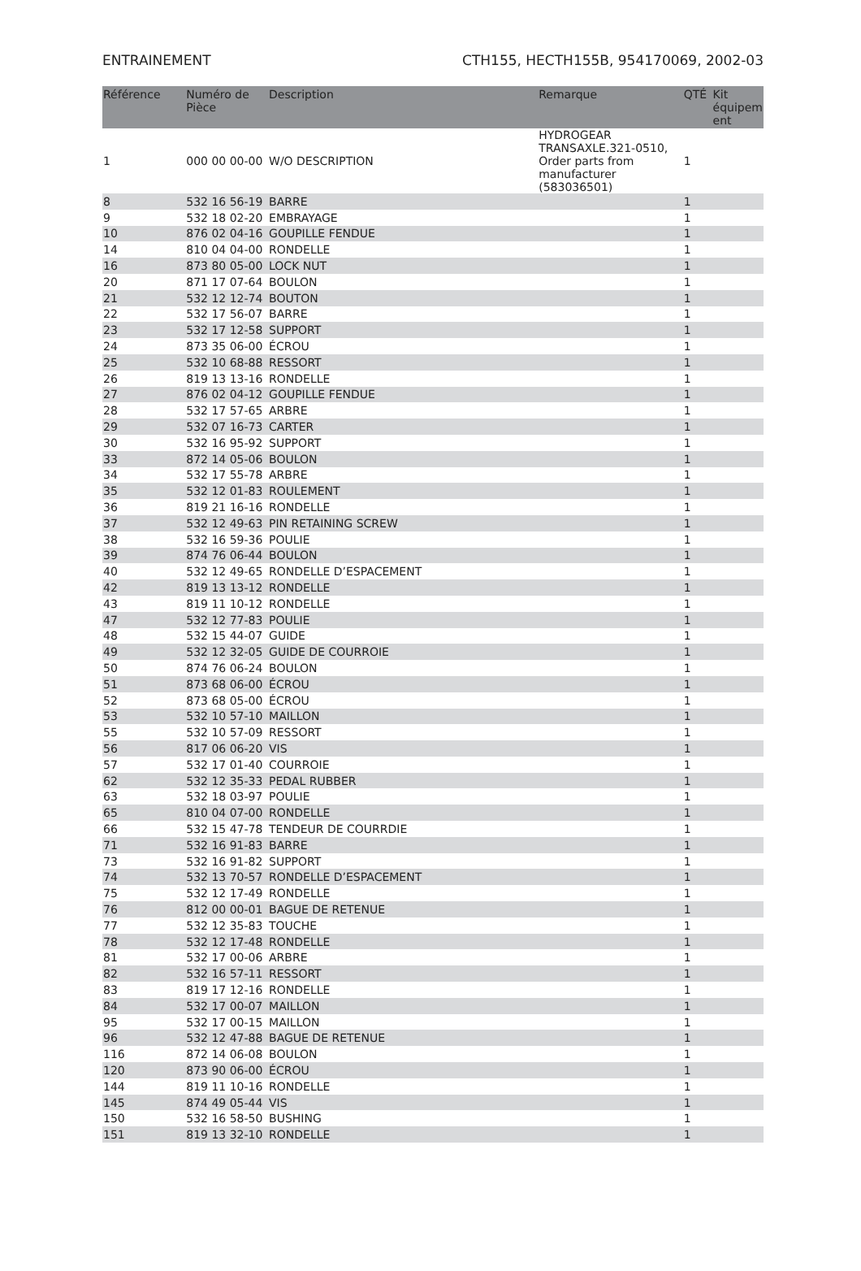ENTRAINEMENT CTH155, HECTH155B, 954170069, 2002-03
| Référence | Numéro de Pièce | Description | Remarque | QTÉ | Kit équipem ent |
| --- | --- | --- | --- | --- | --- |
| 1 | 000 00 00-00 | W/O DESCRIPTION | HYDROGEAR TRANSAXLE.321-0510, Order parts from manufacturer (583036501) | 1 | |
| 8 | 532 16 56-19 | BARRE | | 1 | |
| 9 | 532 18 02-20 | EMBRAYAGE | | 1 | |
| 10 | 876 02 04-16 | GOUPILLE FENDUE | | 1 | |
| 14 | 810 04 04-00 | RONDELLE | | 1 | |
| 16 | 873 80 05-00 | LOCK NUT | | 1 | |
| 20 | 871 17 07-64 | BOULON | | 1 | |
| 21 | 532 12 12-74 | BOUTON | | 1 | |
| 22 | 532 17 56-07 | BARRE | | 1 | |
| 23 | 532 17 12-58 | SUPPORT | | 1 | |
| 24 | 873 35 06-00 | ÉCROU | | 1 | |
| 25 | 532 10 68-88 | RESSORT | | 1 | |
| 26 | 819 13 13-16 | RONDELLE | | 1 | |
| 27 | 876 02 04-12 | GOUPILLE FENDUE | | 1 | |
| 28 | 532 17 57-65 | ARBRE | | 1 | |
| 29 | 532 07 16-73 | CARTER | | 1 | |
| 30 | 532 16 95-92 | SUPPORT | | 1 | |
| 33 | 872 14 05-06 | BOULON | | 1 | |
| 34 | 532 17 55-78 | ARBRE | | 1 | |
| 35 | 532 12 01-83 | ROULEMENT | | 1 | |
| 36 | 819 21 16-16 | RONDELLE | | 1 | |
| 37 | 532 12 49-63 | PIN RETAINING SCREW | | 1 | |
| 38 | 532 16 59-36 | POULIE | | 1 | |
| 39 | 874 76 06-44 | BOULON | | 1 | |
| 40 | 532 12 49-65 | RONDELLE D’ESPACEMENT | | 1 | |
| 42 | 819 13 13-12 | RONDELLE | | 1 | |
| 43 | 819 11 10-12 | RONDELLE | | 1 | |
| 47 | 532 12 77-83 | POULIE | | 1 | |
| 48 | 532 15 44-07 | GUIDE | | 1 | |
| 49 | 532 12 32-05 | GUIDE DE COURROIE | | 1 | |
| 50 | 874 76 06-24 | BOULON | | 1 | |
| 51 | 873 68 06-00 | ÉCROU | | 1 | |
| 52 | 873 68 05-00 | ÉCROU | | 1 | |
| 53 | 532 10 57-10 | MAILLON | | 1 | |
| 55 | 532 10 57-09 | RESSORT | | 1 | |
| 56 | 817 06 06-20 | VIS | | 1 | |
| 57 | 532 17 01-40 | COURROIE | | 1 | |
| 62 | 532 12 35-33 | PEDAL RUBBER | | 1 | |
| 63 | 532 18 03-97 | POULIE | | 1 | |
| 65 | 810 04 07-00 | RONDELLE | | 1 | |
| 66 | 532 15 47-78 | TENDEUR DE COURRDIE | | 1 | |
| 71 | 532 16 91-83 | BARRE | | 1 | |
| 73 | 532 16 91-82 | SUPPORT | | 1 | |
| 74 | 532 13 70-57 | RONDELLE D’ESPACEMENT | | 1 | |
| 75 | 532 12 17-49 | RONDELLE | | 1 | |
| 76 | 812 00 00-01 | BAGUE DE RETENUE | | 1 | |
| 77 | 532 12 35-83 | TOUCHE | | 1 | |
| 78 | 532 12 17-48 | RONDELLE | | 1 | |
| 81 | 532 17 00-06 | ARBRE | | 1 | |
| 82 | 532 16 57-11 | RESSORT | | 1 | |
| 83 | 819 17 12-16 | RONDELLE | | 1 | |
| 84 | 532 17 00-07 | MAILLON | | 1 | |
| 95 | 532 17 00-15 | MAILLON | | 1 | |
| 96 | 532 12 47-88 | BAGUE DE RETENUE | | 1 | |
| 116 | 872 14 06-08 | BOULON | | 1 | |
| 120 | 873 90 06-00 | ÉCROU | | 1 | |
| 144 | 819 11 10-16 | RONDELLE | | 1 | |
| 145 | 874 49 05-44 | VIS | | 1 | |
| 150 | 532 16 58-50 | BUSHING | | 1 | |
| 151 | 819 13 32-10 | RONDELLE | | 1 | |